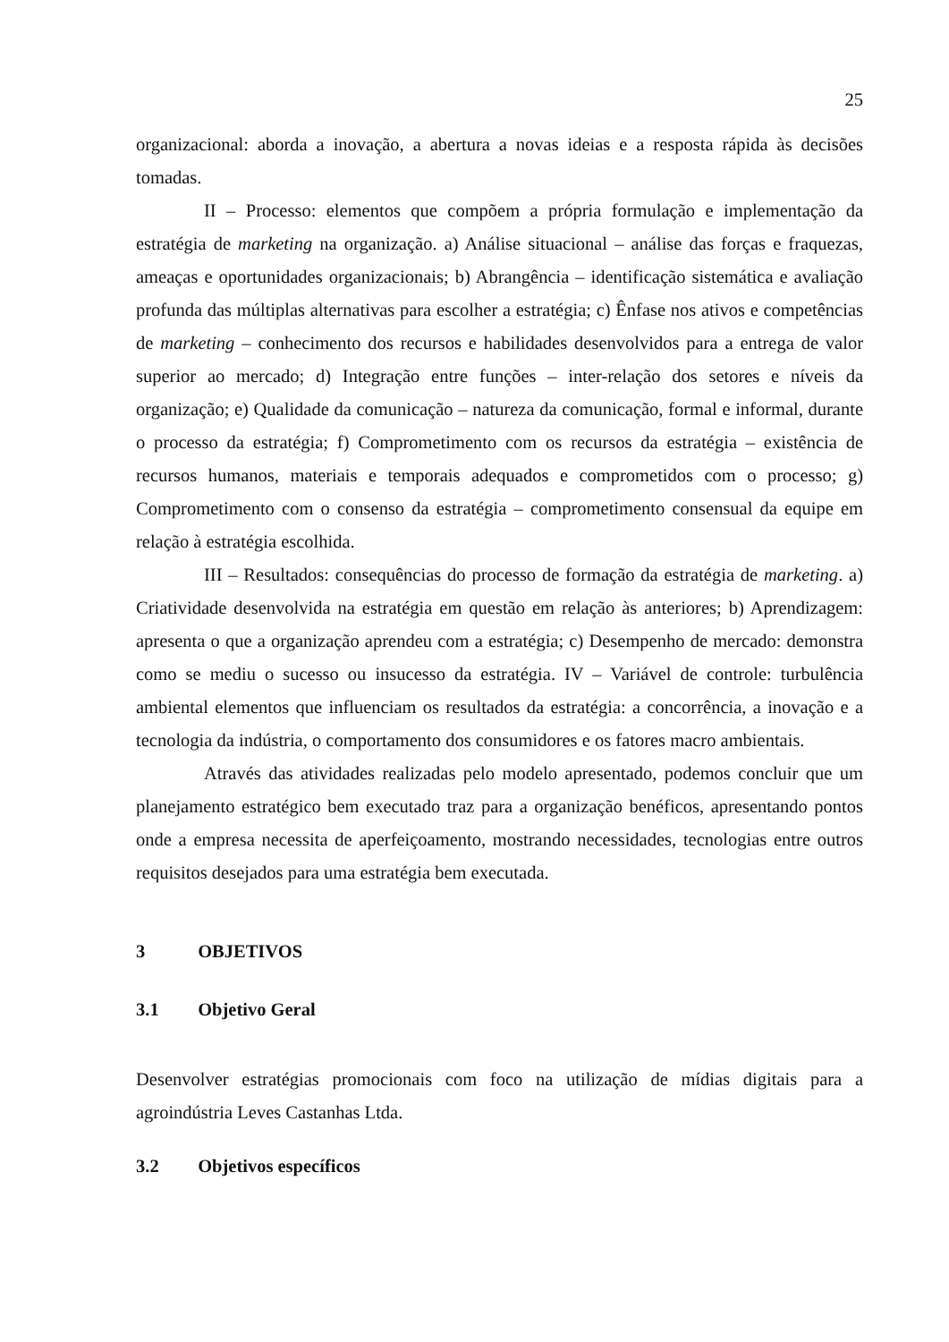25
organizacional: aborda a inovação, a abertura a novas ideias e a resposta rápida às decisões tomadas.
II – Processo: elementos que compõem a própria formulação e implementação da estratégia de marketing na organização. a) Análise situacional – análise das forças e fraquezas, ameaças e oportunidades organizacionais; b) Abrangência – identificação sistemática e avaliação profunda das múltiplas alternativas para escolher a estratégia; c) Ênfase nos ativos e competências de marketing – conhecimento dos recursos e habilidades desenvolvidos para a entrega de valor superior ao mercado; d) Integração entre funções – inter-relação dos setores e níveis da organização; e) Qualidade da comunicação – natureza da comunicação, formal e informal, durante o processo da estratégia; f) Comprometimento com os recursos da estratégia – existência de recursos humanos, materiais e temporais adequados e comprometidos com o processo; g) Comprometimento com o consenso da estratégia – comprometimento consensual da equipe em relação à estratégia escolhida.
III – Resultados: consequências do processo de formação da estratégia de marketing. a) Criatividade desenvolvida na estratégia em questão em relação às anteriores; b) Aprendizagem: apresenta o que a organização aprendeu com a estratégia; c) Desempenho de mercado: demonstra como se mediu o sucesso ou insucesso da estratégia. IV – Variável de controle: turbulência ambiental elementos que influenciam os resultados da estratégia: a concorrência, a inovação e a tecnologia da indústria, o comportamento dos consumidores e os fatores macro ambientais.
Através das atividades realizadas pelo modelo apresentado, podemos concluir que um planejamento estratégico bem executado traz para a organização benéficos, apresentando pontos onde a empresa necessita de aperfeiçoamento, mostrando necessidades, tecnologias entre outros requisitos desejados para uma estratégia bem executada.
3 OBJETIVOS
3.1 Objetivo Geral
Desenvolver estratégias promocionais com foco na utilização de mídias digitais para a agroindústria Leves Castanhas Ltda.
3.2 Objetivos específicos